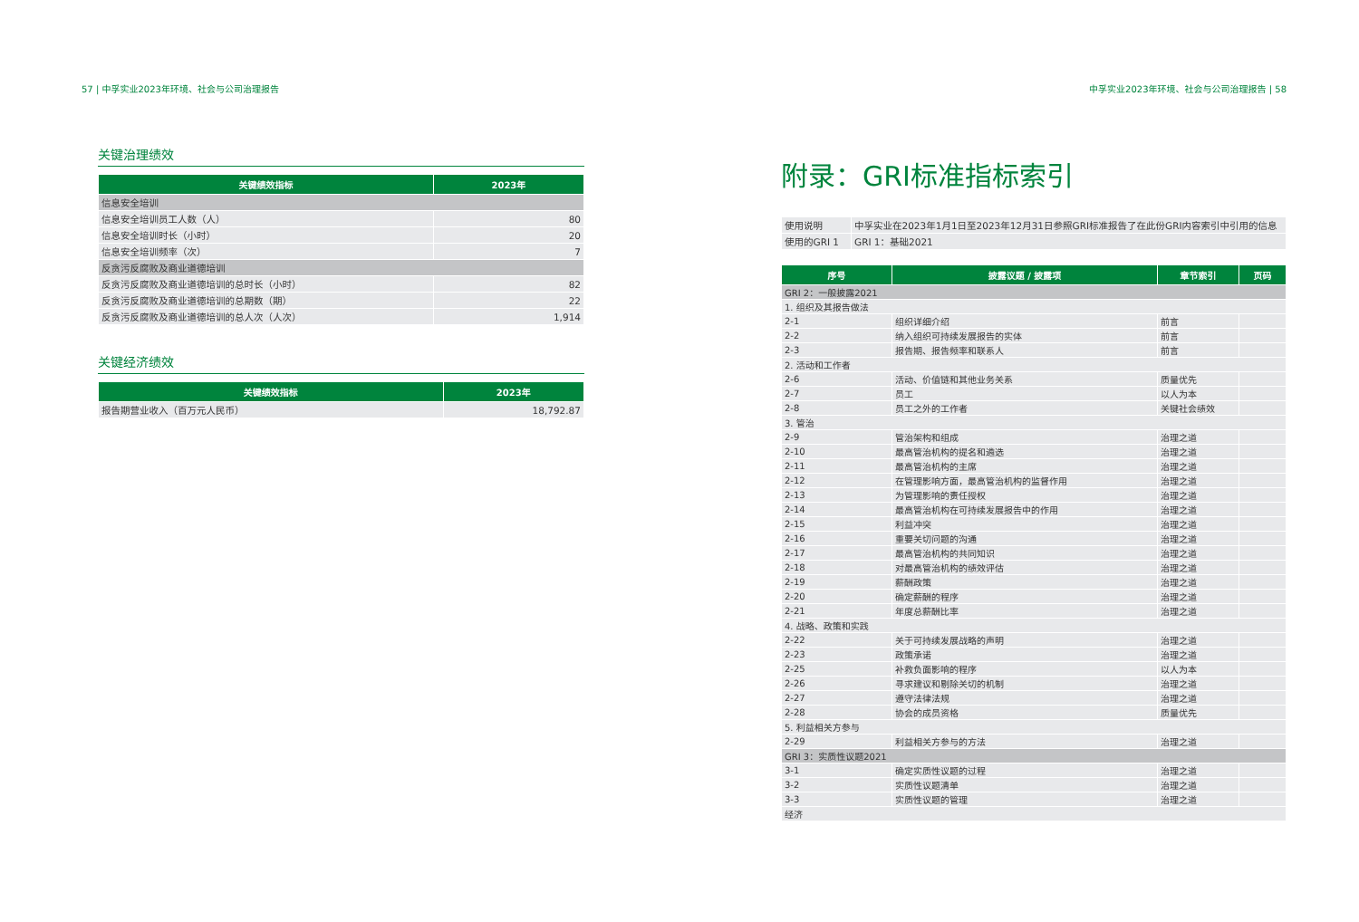57 | 中孚实业2023年环境、社会与公司治理报告
关键治理绩效
| 关键绩效指标 | 2023年 |
| --- | --- |
| 信息安全培训 | |
| 信息安全培训员工人数（人） | 80 |
| 信息安全培训时长（小时） | 20 |
| 信息安全培训频率（次） | 7 |
| 反贪污反腐败及商业道德培训 | |
| 反贪污反腐败及商业道德培训的总时长（小时） | 82 |
| 反贪污反腐败及商业道德培训的总期数（期） | 22 |
| 反贪污反腐败及商业道德培训的总人次（人次） | 1,914 |
关键经济绩效
| 关键绩效指标 | 2023年 |
| --- | --- |
| 报告期营业收入（百万元人民币） | 18,792.87 |
中孚实业2023年环境、社会与公司治理报告 | 58
附录：GRI标准指标索引
| 使用说明 | 中孚实业在2023年1月1日至2023年12月31日参照GRI标准报告了在此份GRI内容索引中引用的信息 |
| 使用的GRI 1 | GRI 1：基础2021 |
| 序号 | 披露议题 / 披露项 | 章节索引 | 页码 |
| --- | --- | --- | --- |
| GRI 2：一般披露2021 | | | |
| 1. 组织及其报告做法 | | | |
| 2-1 | 组织详细介绍 | 前言 | |
| 2-2 | 纳入组织可持续发展报告的实体 | 前言 | |
| 2-3 | 报告期、报告频率和联系人 | 前言 | |
| 2. 活动和工作者 | | | |
| 2-6 | 活动、价值链和其他业务关系 | 质量优先 | |
| 2-7 | 员工 | 以人为本 | |
| 2-8 | 员工之外的工作者 | 关键社会绩效 | |
| 3. 管治 | | | |
| 2-9 | 管治架构和组成 | 治理之道 | |
| 2-10 | 最高管治机构的提名和遴选 | 治理之道 | |
| 2-11 | 最高管治机构的主席 | 治理之道 | |
| 2-12 | 在管理影响方面，最高管治机构的监督作用 | 治理之道 | |
| 2-13 | 为管理影响的责任授权 | 治理之道 | |
| 2-14 | 最高管治机构在可持续发展报告中的作用 | 治理之道 | |
| 2-15 | 利益冲突 | 治理之道 | |
| 2-16 | 重要关切问题的沟通 | 治理之道 | |
| 2-17 | 最高管治机构的共同知识 | 治理之道 | |
| 2-18 | 对最高管治机构的绩效评估 | 治理之道 | |
| 2-19 | 薪酬政策 | 治理之道 | |
| 2-20 | 确定薪酬的程序 | 治理之道 | |
| 2-21 | 年度总薪酬比率 | 治理之道 | |
| 4. 战略、政策和实践 | | | |
| 2-22 | 关于可持续发展战略的声明 | 治理之道 | |
| 2-23 | 政策承诺 | 治理之道 | |
| 2-25 | 补救负面影响的程序 | 以人为本 | |
| 2-26 | 寻求建议和剔除关切的机制 | 治理之道 | |
| 2-27 | 遵守法律法规 | 治理之道 | |
| 2-28 | 协会的成员资格 | 质量优先 | |
| 5. 利益相关方参与 | | | |
| 2-29 | 利益相关方参与的方法 | 治理之道 | |
| GRI 3：实质性议题2021 | | | |
| 3-1 | 确定实质性议题的过程 | 治理之道 | |
| 3-2 | 实质性议题清单 | 治理之道 | |
| 3-3 | 实质性议题的管理 | 治理之道 | |
| 经济 | | | |